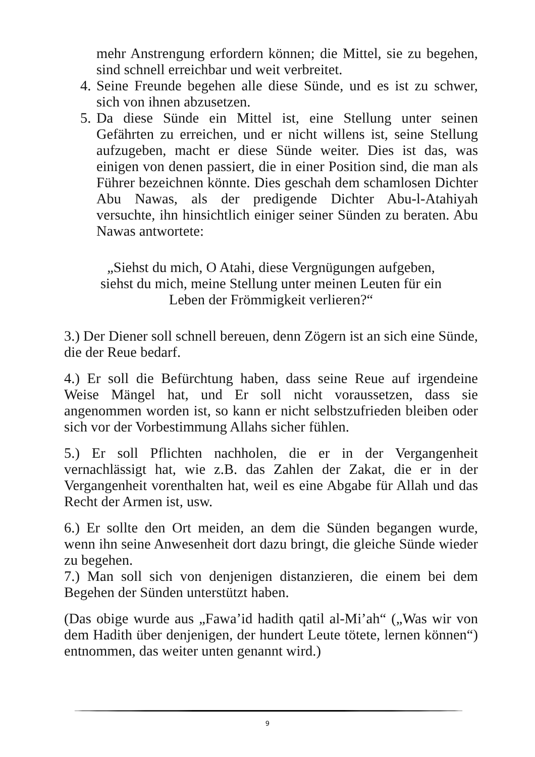mehr Anstrengung erfordern können; die Mittel, sie zu begehen, sind schnell erreichbar und weit verbreitet.
4. Seine Freunde begehen alle diese Sünde, und es ist zu schwer, sich von ihnen abzusetzen.
5. Da diese Sünde ein Mittel ist, eine Stellung unter seinen Gefährten zu erreichen, und er nicht willens ist, seine Stellung aufzugeben, macht er diese Sünde weiter. Dies ist das, was einigen von denen passiert, die in einer Position sind, die man als Führer bezeichnen könnte. Dies geschah dem schamlosen Dichter Abu Nawas, als der predigende Dichter Abu-l-Atahiyah versuchte, ihn hinsichtlich einiger seiner Sünden zu beraten. Abu Nawas antwortete:
„Siehst du mich, O Atahi, diese Vergnügungen aufgeben,
siehst du mich, meine Stellung unter meinen Leuten für ein
Leben der Frömmigkeit verlieren?“
3.) Der Diener soll schnell bereuen, denn Zögern ist an sich eine Sünde, die der Reue bedarf.
4.) Er soll die Befürchtung haben, dass seine Reue auf irgendeine Weise Mängel hat, und Er soll nicht voraussetzen, dass sie angenommen worden ist, so kann er nicht selbstzufrieden bleiben oder sich vor der Vorbestimmung Allahs sicher fühlen.
5.) Er soll Pflichten nachholen, die er in der Vergangenheit vernachlässigt hat, wie z.B. das Zahlen der Zakat, die er in der Vergangenheit vorenthalten hat, weil es eine Abgabe für Allah und das Recht der Armen ist, usw.
6.) Er sollte den Ort meiden, an dem die Sünden begangen wurde, wenn ihn seine Anwesenheit dort dazu bringt, die gleiche Sünde wieder zu begehen.
7.) Man soll sich von denjenigen distanzieren, die einem bei dem Begehen der Sünden unterstützt haben.
(Das obige wurde aus „Fawa’id hadith qatil al-Mi’ah“ („Was wir von dem Hadith über denjenigen, der hundert Leute tötete, lernen können“) entnommen, das weiter unten genannt wird.)
9